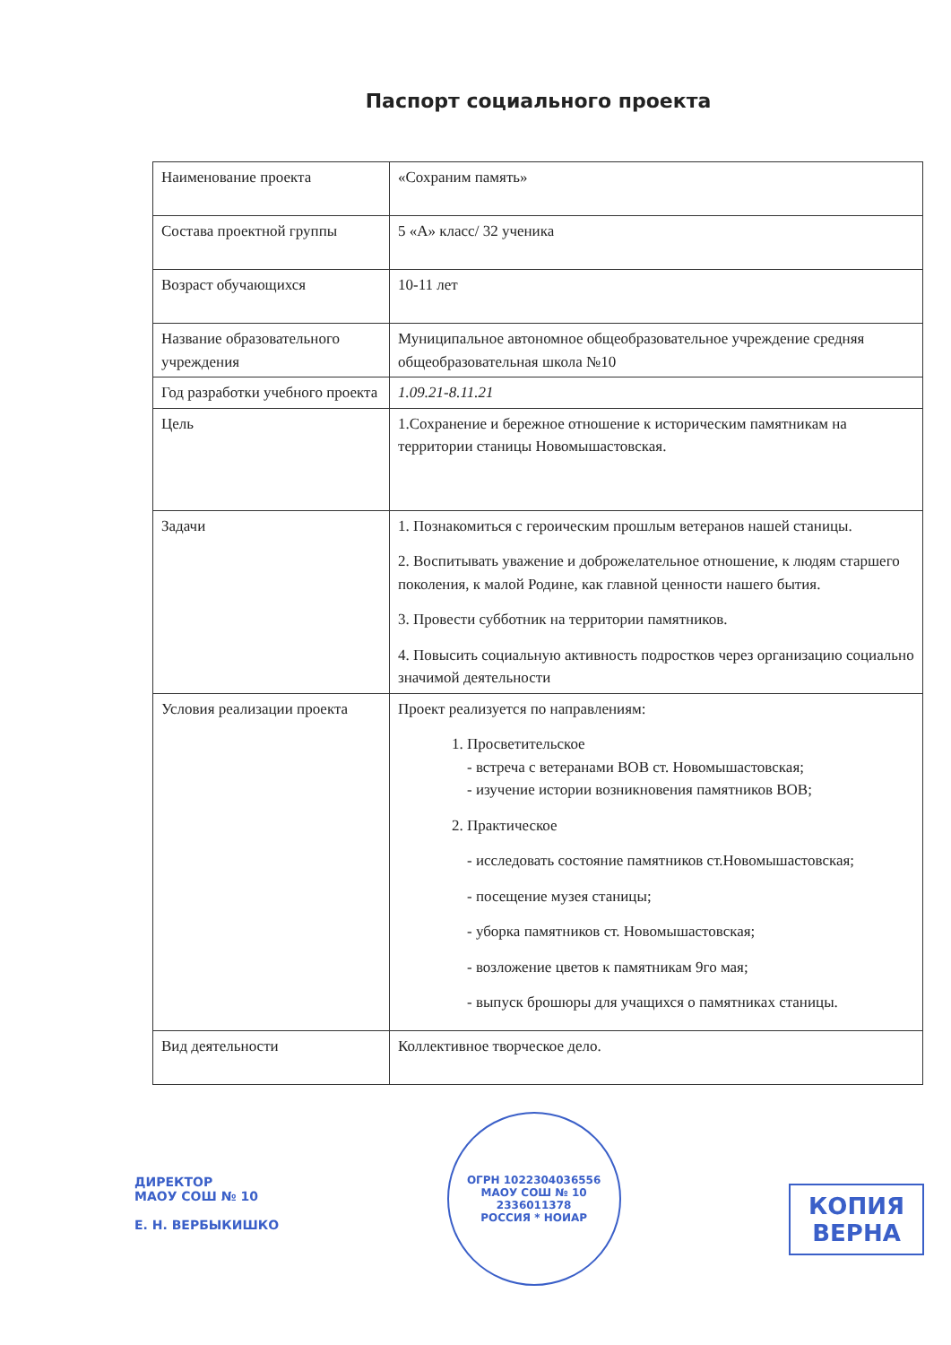Паспорт социального проекта
| Наименование проекта | «Сохраним память» |
| Состава проектной группы | 5 «А» класс/ 32 ученика |
| Возраст обучающихся | 10-11 лет |
| Название образовательного учреждения | Муниципальное автономное общеобразовательное учреждение средняя общеобразовательная школа №10 |
| Год разработки учебного проекта | 1.09.21-8.11.21 |
| Цель | 1.Сохранение и бережное отношение к историческим памятникам на территории станицы Новомышастовская. |
| Задачи | 1. Познакомиться с героическим прошлым ветеранов нашей станицы. 2. Воспитывать уважение и доброжелательное отношение, к людям старшего поколения, к малой Родине, как главной ценности нашего бытия. 3. Провести субботник на территории памятников. 4. Повысить социальную активность подростков через организацию социально значимой деятельности |
| Условия реализации проекта | Проект реализуется по направлениям: 1. Просветительское - встреча с ветеранами ВОВ ст. Новомышастовская; - изучение истории возникновения памятников ВОВ; 2. Практическое - исследовать состояние памятников ст.Новомышастовская; - посещение музея станицы; - уборка памятников ст. Новомышастовская; - возложение цветов к памятникам 9го мая; - выпуск брошюры для учащихся о памятниках станицы. |
| Вид деятельности | Коллективное творческое дело. |
ДИРЕКТОР
МАОУ СОШ № 10
Е. Н. ВЕРБЫКИШКО
ОГРН 1022304036556
МАОУ СОШ № 10
2336011378
РОССИЯ * НОИАР
КОПИЯ
ВЕРНА